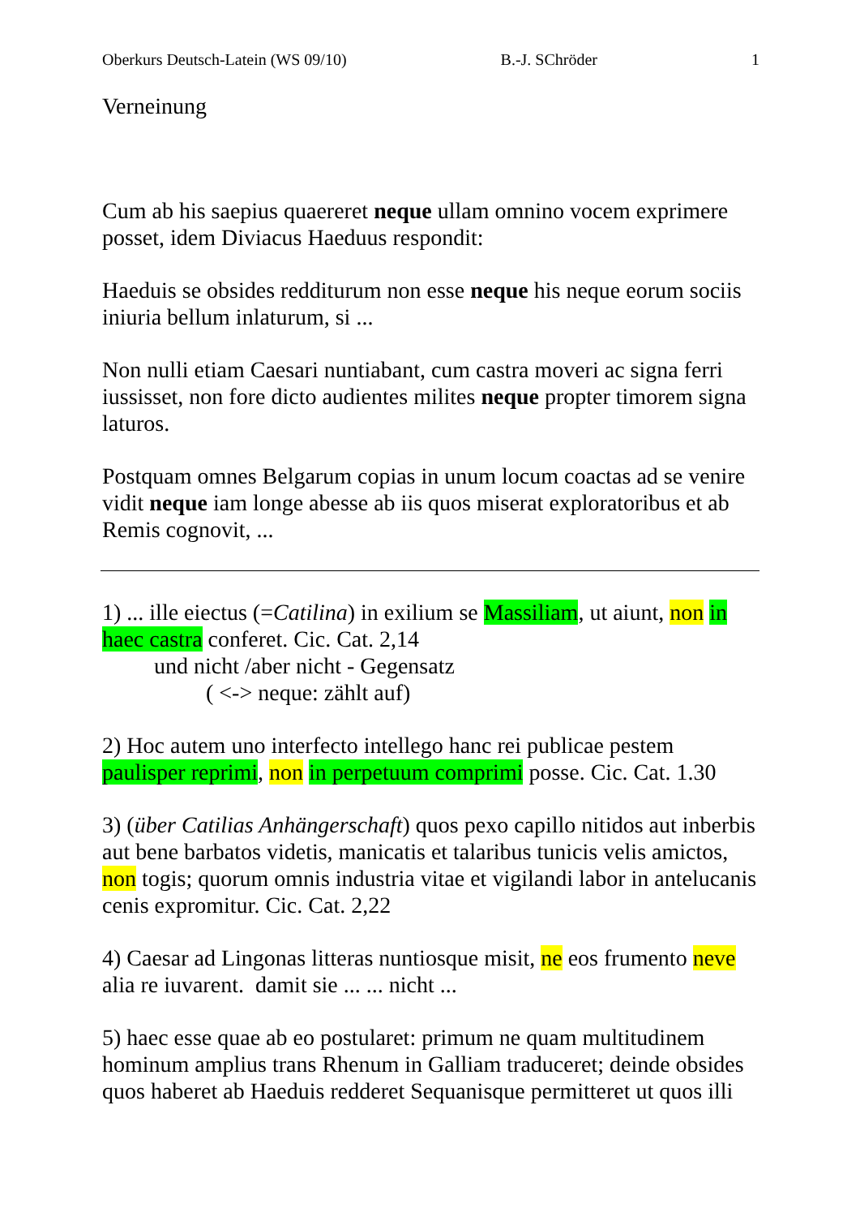Oberkurs Deutsch-Latein (WS 09/10) B.-J. SChröder 1
Verneinung
Cum ab his saepius quaereret neque ullam omnino vocem exprimere posset, idem Diviacus Haeduus respondit:
Haeduis se obsides redditurum non esse neque his neque eorum sociis iniuria bellum inlaturum, si ...
Non nulli etiam Caesari nuntiabant, cum castra moveri ac signa ferri iussisset, non fore dicto audientes milites neque propter timorem signa laturos.
Postquam omnes Belgarum copias in unum locum coactas ad se venire vidit neque iam longe abesse ab iis quos miserat exploratoribus et ab Remis cognovit, ...
1) ... ille eiectus (=Catilina) in exilium se Massiliam, ut aiunt, non in haec castra conferet. Cic. Cat. 2,14
und nicht /aber nicht - Gegensatz
( <-> neque: zählt auf)
2) Hoc autem uno interfecto intellego hanc rei publicae pestem paulisper reprimi, non in perpetuum comprimi posse. Cic. Cat. 1.30
3) (über Catilias Anhängerschaft) quos pexo capillo nitidos aut inberbis aut bene barbatos videtis, manicatis et talaribus tunicis velis amictos, non togis; quorum omnis industria vitae et vigilandi labor in antelucanis cenis expromitur. Cic. Cat. 2,22
4) Caesar ad Lingonas litteras nuntiosque misit, ne eos frumento neve alia re iuvarent. damit sie ... ... nicht ...
5) haec esse quae ab eo postularet: primum ne quam multitudinem hominum amplius trans Rhenum in Galliam traduceret; deinde obsides quos haberet ab Haeduis redderet Sequanisque permitteret ut quos illi